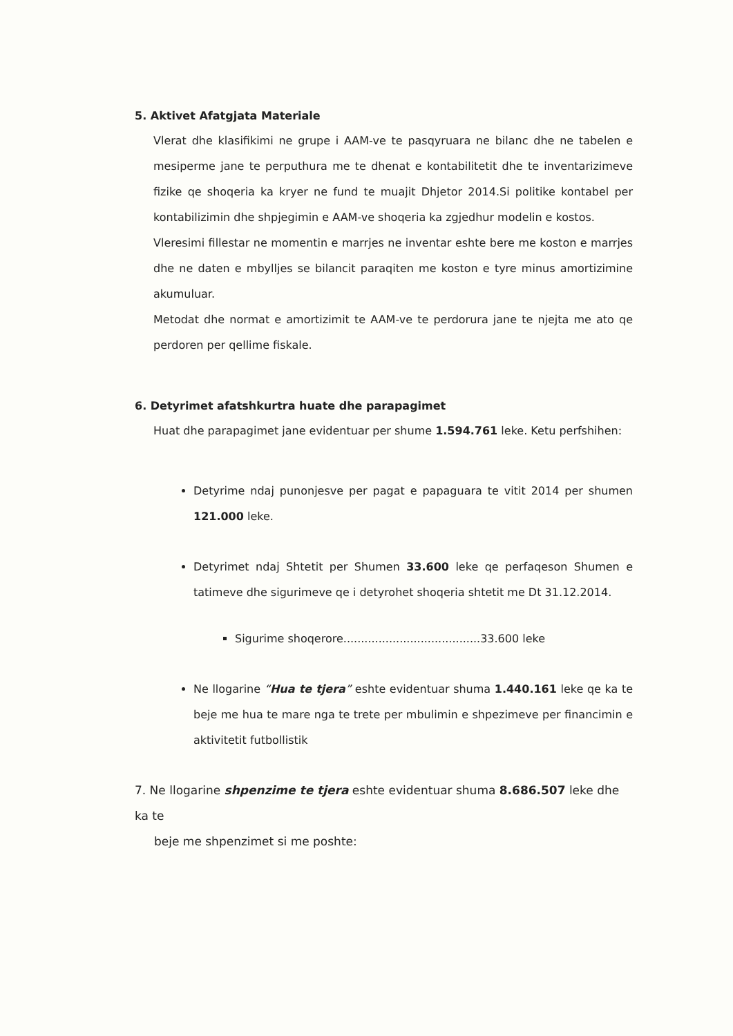5. Aktivet Afatgjata Materiale
Vlerat dhe klasifikimi ne grupe i AAM-ve te pasqyruara ne bilanc dhe ne tabelen e mesiperme jane te perputhura me te dhenat e kontabilitetit dhe te inventarizimeve fizike qe shoqeria ka kryer ne fund te muajit Dhjetor 2014.Si politike kontabel per kontabilizimin dhe shpjegimin e AAM-ve shoqeria ka zgjedhur modelin e kostos.
Vleresimi fillestar ne momentin e marrjes ne inventar eshte bere me koston e marrjes dhe ne daten e mbylljes se bilancit paraqiten me koston e tyre minus amortizimine akumuluar.
Metodat dhe normat e amortizimit te AAM-ve te perdorura jane te njejta me ato qe perdoren per qellime fiskale.
6. Detyrimet afatshkurtra huate dhe parapagimet
Huat dhe parapagimet jane evidentuar per shume 1.594.761 leke. Ketu perfshihen:
Detyrime ndaj punonjesve per pagat e papaguara te vitit 2014 per shumen 121.000 leke.
Detyrimet ndaj Shtetit per Shumen 33.600 leke qe perfaqeson Shumen e tatimeve dhe sigurimeve qe i detyrohet shoqeria shtetit me Dt 31.12.2014.
Sigurime shoqerore.......................................33.600 leke
Ne llogarine “Hua te tjera” eshte evidentuar shuma 1.440.161 leke qe ka te beje me hua te mare nga te trete per mbulimin e shpezimeve per financimin e aktivitetit futbollistik
7. Ne llogarine shpenzime te tjera eshte evidentuar shuma 8.686.507 leke dhe ka te
beje me shpenzimet si me poshte: